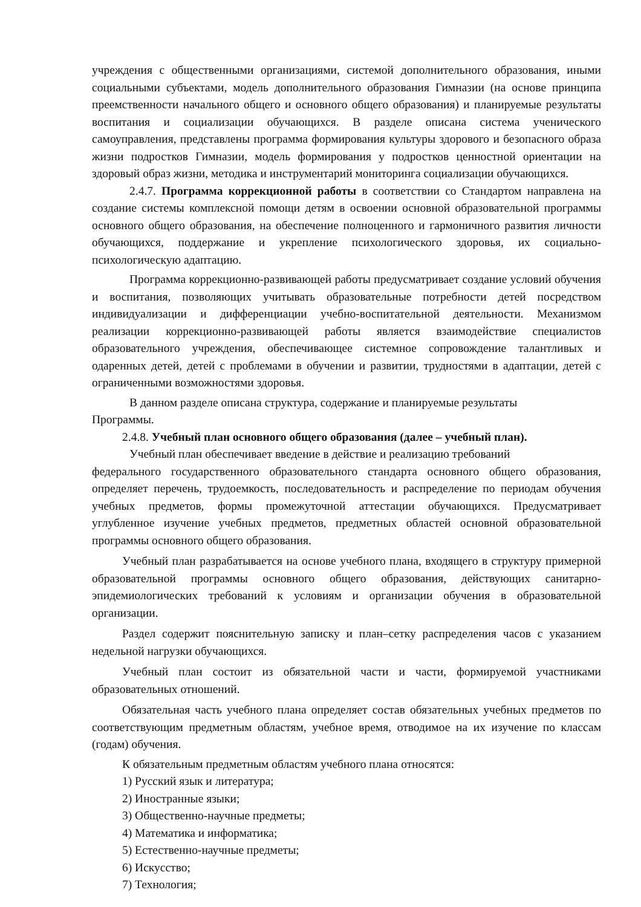учреждения с общественными организациями, системой дополнительного образования, иными социальными субъектами, модель дополнительного образования Гимназии (на основе принципа преемственности начального общего и основного общего образования) и планируемые результаты воспитания и социализации обучающихся. В разделе описана система ученического самоуправления, представлены программа формирования культуры здорового и безопасного образа жизни подростков Гимназии, модель формирования у подростков ценностной ориентации на здоровый образ жизни, методика и инструментарий мониторинга социализации обучающихся.
2.4.7. Программа коррекционной работы в соответствии со Стандартом направлена на создание системы комплексной помощи детям в освоении основной образовательной программы основного общего образования, на обеспечение полноценного и гармоничного развития личности обучающихся, поддержание и укрепление психологического здоровья, их социально-психологическую адаптацию.
Программа коррекционно-развивающей работы предусматривает создание условий обучения и воспитания, позволяющих учитывать образовательные потребности детей посредством индивидуализации и дифференциации учебно-воспитательной деятельности. Механизмом реализации коррекционно-развивающей работы является взаимодействие специалистов образовательного учреждения, обеспечивающее системное сопровождение талантливых и одаренных детей, детей с проблемами в обучении и развитии, трудностями в адаптации, детей с ограниченными возможностями здоровья.
В данном разделе описана структура, содержание и планируемые результаты
Программы.
2.4.8. Учебный план основного общего образования (далее – учебный план).
Учебный план обеспечивает введение в действие и реализацию требований
федерального государственного образовательного стандарта основного общего образования, определяет перечень, трудоемкость, последовательность и распределение по периодам обучения учебных предметов, формы промежуточной аттестации обучающихся. Предусматривает углубленное изучение учебных предметов, предметных областей основной образовательной программы основного общего образования.
Учебный план разрабатывается на основе учебного плана, входящего в структуру примерной образовательной программы основного общего образования, действующих санитарно-эпидемиологических требований к условиям и организации обучения в образовательной организации.
Раздел содержит пояснительную записку и план–сетку распределения часов с указанием недельной нагрузки обучающихся.
Учебный план состоит из обязательной части и части, формируемой участниками образовательных отношений.
Обязательная часть учебного плана определяет состав обязательных учебных предметов по соответствующим предметным областям, учебное время, отводимое на их изучение по классам (годам) обучения.
К обязательным предметным областям учебного плана относятся:
1) Русский язык и литература;
2) Иностранные языки;
3) Общественно-научные предметы;
4) Математика и информатика;
5) Естественно-научные предметы;
6) Искусство;
7) Технология;